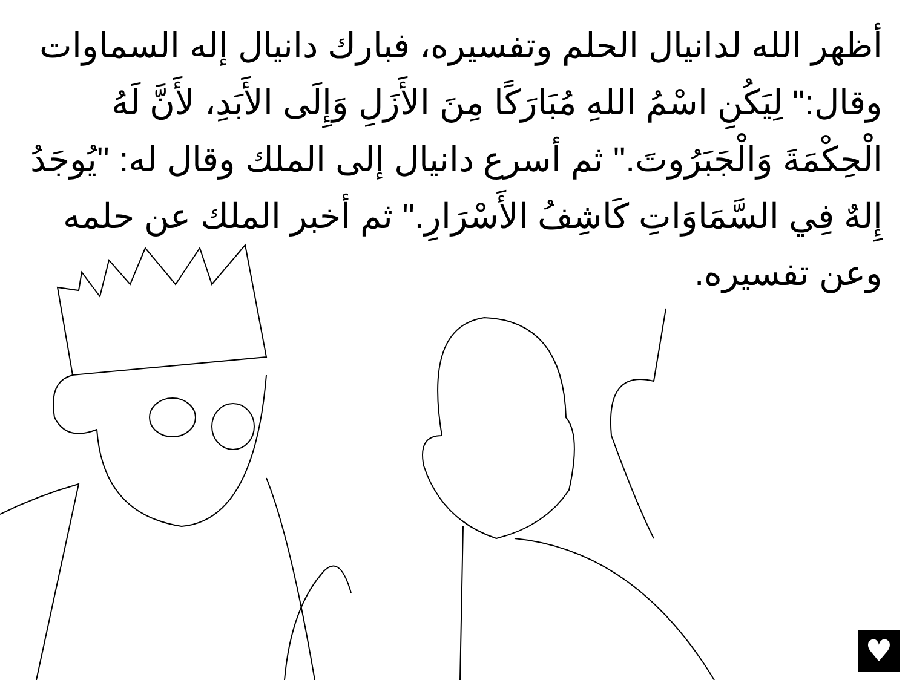أظهر الله لدانيال الحلم وتفسيره، فبارك دانيال إله السماوات وقال:" لِيَكُنِ اسْمُ اللهِ مُبَارَكًا مِنَ الأَزَلِ وَإِلَى الأَبَدِ، لأَنَّ لَهُ الْحِكْمَةَ وَالْجَبَرُوتَ." ثم أسرع دانيال إلى الملك وقال له: "يُوجَدُ إِلهٌ فِي السَّمَاوَاتِ كَاشِفُ الأَسْرَارِ." ثم أخبر الملك عن حلمه وعن تفسيره.
♥